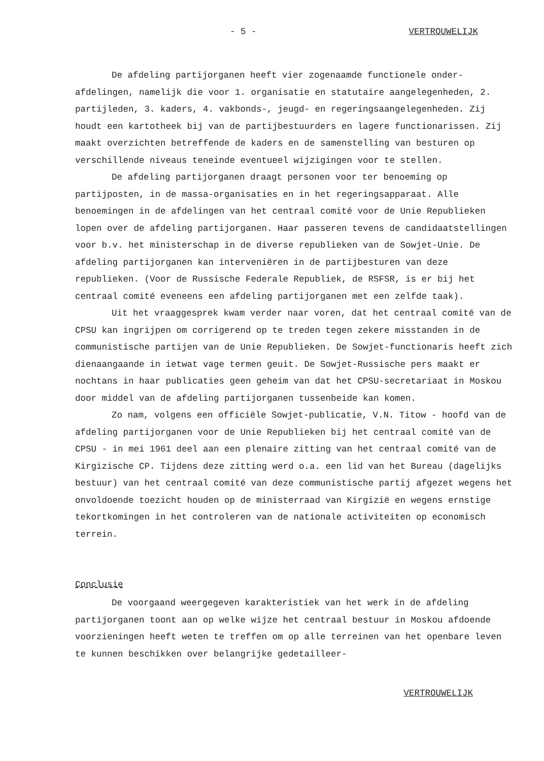- 5 - VERTROUWELIJK
De afdeling partijorganen heeft vier zogenaamde functionele onder-afdelingen, namelijk die voor 1. organisatie en statutaire aangelegenheden, 2. partijleden, 3. kaders, 4. vakbonds-, jeugd- en regeringsaangelegenheden. Zij houdt een kartotheek bij van de partijbestuurders en lagere functionarissen. Zij maakt overzichten betreffende de kaders en de samenstelling van besturen op verschillende niveaus teneinde eventueel wijzigingen voor te stellen.
De afdeling partijorganen draagt personen voor ter benoeming op partijposten, in de massa-organisaties en in het regeringsapparaat. Alle benoemingen in de afdelingen van het centraal comité voor de Unie Republieken lopen over de afdeling partijorganen. Haar passeren tevens de candidaatstellingen voor b.v. het ministerschap in de diverse republieken van de Sowjet-Unie. De afdeling partijorganen kan interveniëren in de partijbesturen van deze republieken. (Voor de Russische Federale Republiek, de RSFSR, is er bij het centraal comité eveneens een afdeling partijorganen met een zelfde taak).
Uit het vraaggesprek kwam verder naar voren, dat het centraal comité van de CPSU kan ingrijpen om corrigerend op te treden tegen zekere misstanden in de communistische partijen van de Unie Republieken. De Sowjet-functionaris heeft zich dienaangaande in ietwat vage termen geuit. De Sowjet-Russische pers maakt er nochtans in haar publicaties geen geheim van dat het CPSU-secretariaat in Moskou door middel van de afdeling partijorganen tussenbeide kan komen.
Zo nam, volgens een officiële Sowjet-publicatie, V.N. Titow - hoofd van de afdeling partijorganen voor de Unie Republieken bij het centraal comité van de CPSU - in mei 1961 deel aan een plenaire zitting van het centraal comité van de Kirgizische CP. Tijdens deze zitting werd o.a. een lid van het Bureau (dagelijks bestuur) van het centraal comité van deze communistische partij afgezet wegens het onvoldoende toezicht houden op de ministerraad van Kirgizië en wegens ernstige tekortkomingen in het controleren van de nationale activiteiten op economisch terrein.
Conclusie
De voorgaand weergegeven karakteristiek van het werk in de afdeling partijorganen toont aan op welke wijze het centraal bestuur in Moskou afdoende voorzieningen heeft weten te treffen om op alle terreinen van het openbare leven te kunnen beschikken over belangrijke gedetailleer-
VERTROUWELIJK